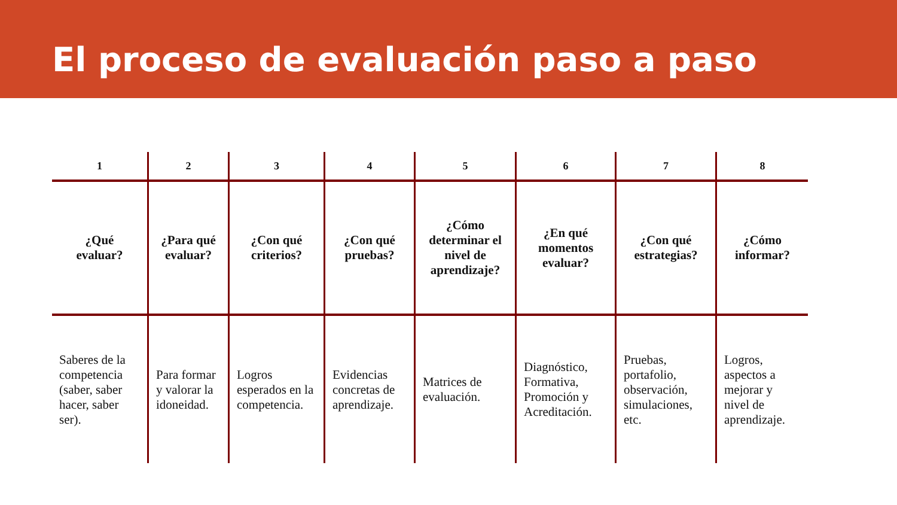El proceso de evaluación paso a paso
| 1 | 2 | 3 | 4 | 5 | 6 | 7 | 8 |
| --- | --- | --- | --- | --- | --- | --- | --- |
| ¿Qué evaluar? | ¿Para qué evaluar? | ¿Con qué criterios? | ¿Con qué pruebas? | ¿Cómo determinar el nivel de aprendizaje? | ¿En qué momentos evaluar? | ¿Con qué estrategias? | ¿Cómo informar? |
| Saberes de la competencia (saber, saber hacer, saber ser). | Para formar y valorar la idoneidad. | Logros esperados en la competencia. | Evidencias concretas de aprendizaje. | Matrices de evaluación. | Diagnóstico, Formativa, Promoción y Acreditación. | Pruebas, portafolio, observación, simulaciones, etc. | Logros, aspectos a mejorar y nivel de aprendizaje. |